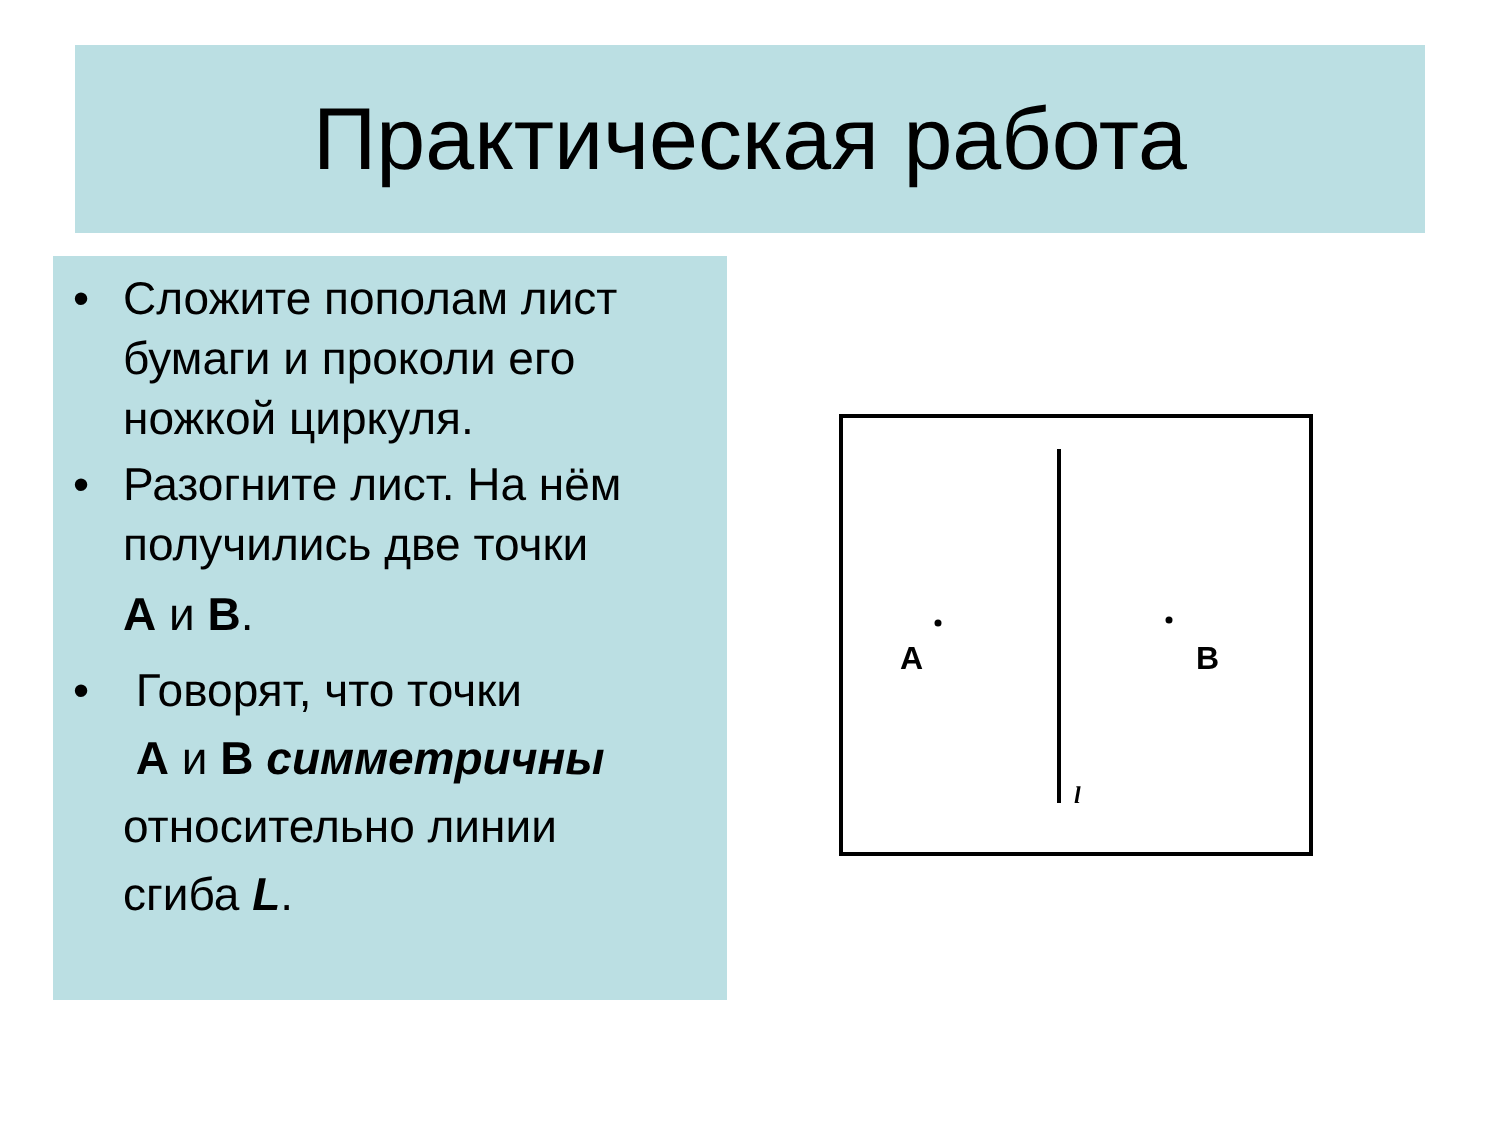Практическая работа
• Сложите пополам лист бумаги и проколи его ножкой циркуля.
• Разогните лист. На нём получились две точки
А и В.
• Говорят, что точки
А и В симметричны
относительно линии
сгиба L.
A
B
l